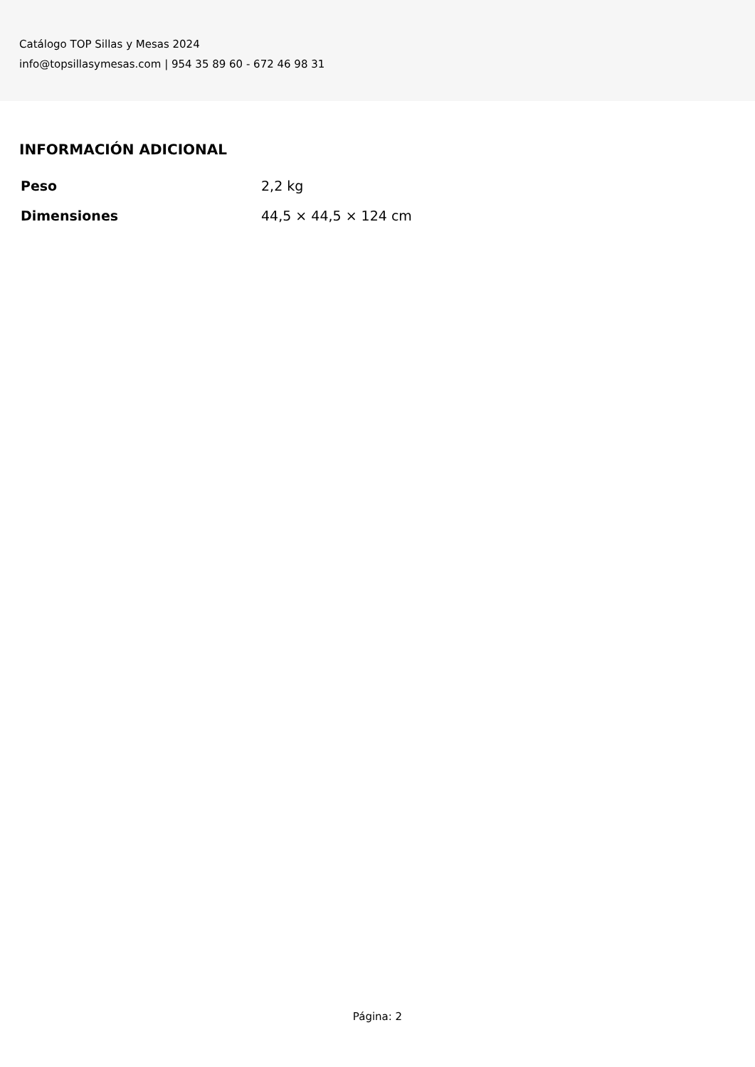Catálogo TOP Sillas y Mesas 2024
info@topsillasymesas.com | 954 35 89 60 - 672 46 98 31
INFORMACIÓN ADICIONAL
| Peso | 2,2 kg |
| Dimensiones | 44,5 × 44,5 × 124 cm |
Página: 2